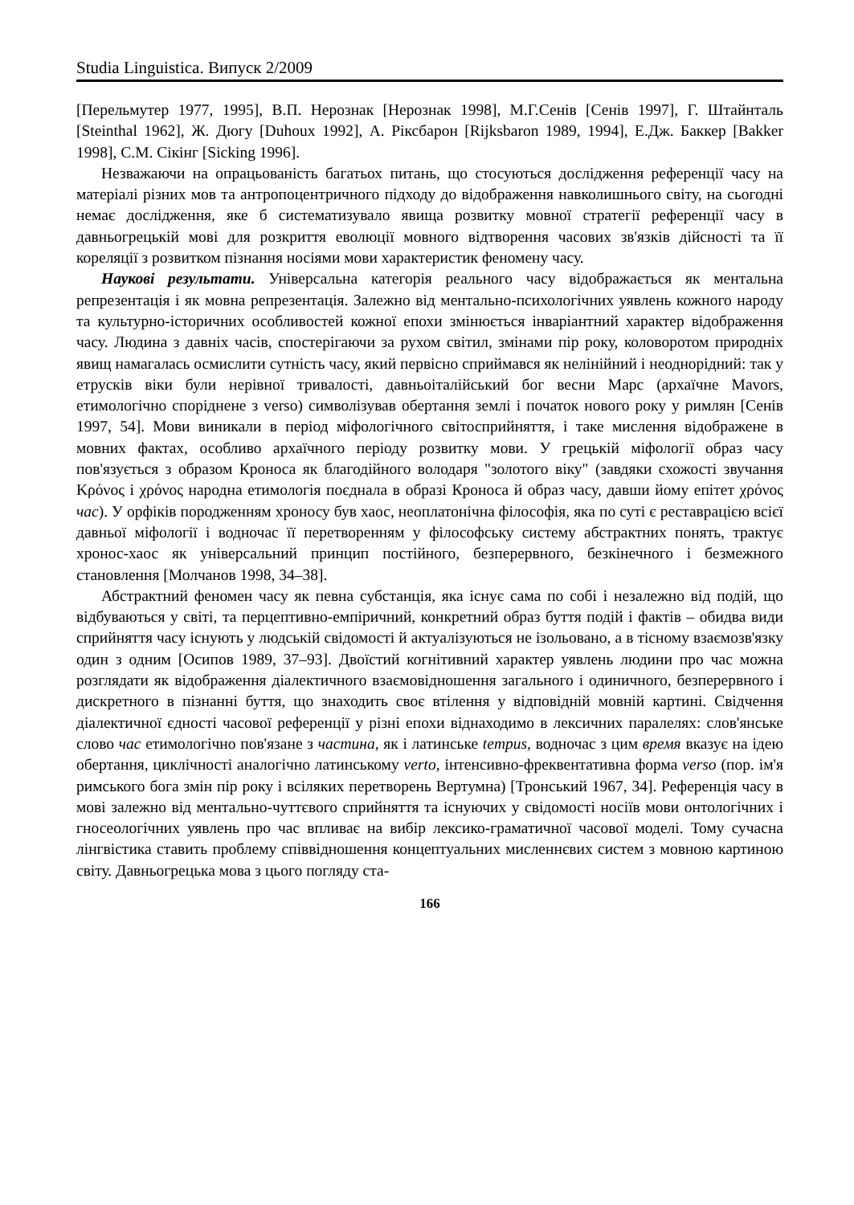Studia Linguistica. Випуск 2/2009
[Перельмутер 1977, 1995], В.П. Нерознак [Нерознак 1998], М.Г.Сенів [Сенів 1997], Г. Штайнталь [Steinthal 1962], Ж. Дюгу [Duhoux 1992], А. Ріксбарон [Rijksbaron 1989, 1994], Е.Дж. Баккер [Bakker 1998], С.М. Сікінг [Sicking 1996].
Незважаючи на опрацьованість багатьох питань, що стосуються дослідження референції часу на матеріалі різних мов та антропоцентричного підходу до відображення навколишнього світу, на сьогодні немає дослідження, яке б систематизувало явища розвитку мовної стратегії референції часу в давньогрецькій мові для розкриття еволюції мовного відтворення часових зв'язків дійсності та її кореляції з розвитком пізнання носіями мови характеристик феномену часу.
Наукові результати. Універсальна категорія реального часу відображається як ментальна репрезентація і як мовна репрезентація. Залежно від ментально-психологічних уявлень кожного народу та культурно-історичних особливостей кожної епохи змінюється інваріантний характер відображення часу. Людина з давніх часів, спостерігаючи за рухом світил, змінами пір року, коловоротом природніх явищ намагалась осмислити сутність часу, який первісно сприймався як нелінійний і неоднорідний: так у етрусків віки були нерівної тривалості, давньоіталійський бог весни Марс (архаїчне Mavors, етимологічно споріднене з verso) символізував обертання землі і початок нового року у римлян [Сенів 1997, 54]. Мови виникали в період міфологічного світосприйняття, і таке мислення відображене в мовних фактах, особливо архаїчного періоду розвитку мови. У грецькій міфології образ часу пов'язується з образом Кроноса як благодійного володаря "золотого віку" (завдяки схожості звучання Κρόνος і χρόνος народна етимологія поєднала в образі Кроноса й образ часу, давши йому епітет χρόνος час). У орфіків породженням хроносу був хаос, неоплатонічна філософія, яка по суті є реставрацією всієї давньої міфології і водночас її перетворенням у філософську систему абстрактних понять, трактує хронос-хаос як універсальний принцип постійного, безперервного, безкінечного і безмежного становлення [Молчанов 1998, 34–38].
Абстрактний феномен часу як певна субстанція, яка існує сама по собі і незалежно від подій, що відбуваються у світі, та перцептивно-емпіричний, конкретний образ буття подій і фактів – обидва види сприйняття часу існують у людській свідомості й актуалізуються не ізольовано, а в тісному взаємозв'язку один з одним [Осипов 1989, 37–93]. Двоїстий когнітивний характер уявлень людини про час можна розглядати як відображення діалектичного взаємовідношення загального і одиничного, безперервного і дискретного в пізнанні буття, що знаходить своє втілення у відповідній мовній картині. Свідчення діалектичної єдності часової референції у різні епохи віднаходимо в лексичних паралелях: слов'янське слово час етимологічно пов'язане з частина, як і латинське tempus, водночас з цим время вказує на ідею обертання, циклічності аналогічно латинському verto, інтенсивно-фреквентативна форма verso (пор. ім'я римського бога змін пір року і всіляких перетворень Вертумна) [Тронський 1967, 34]. Референція часу в мові залежно від ментально-чуттєвого сприйняття та існуючих у свідомості носіїв мови онтологічних і гносеологічних уявлень про час впливає на вибір лексико-граматичної часової моделі. Тому сучасна лінгвістика ставить проблему співвідношення концептуальних мисленнєвих систем з мовною картиною світу. Давньогрецька мова з цього погляду ста-
166